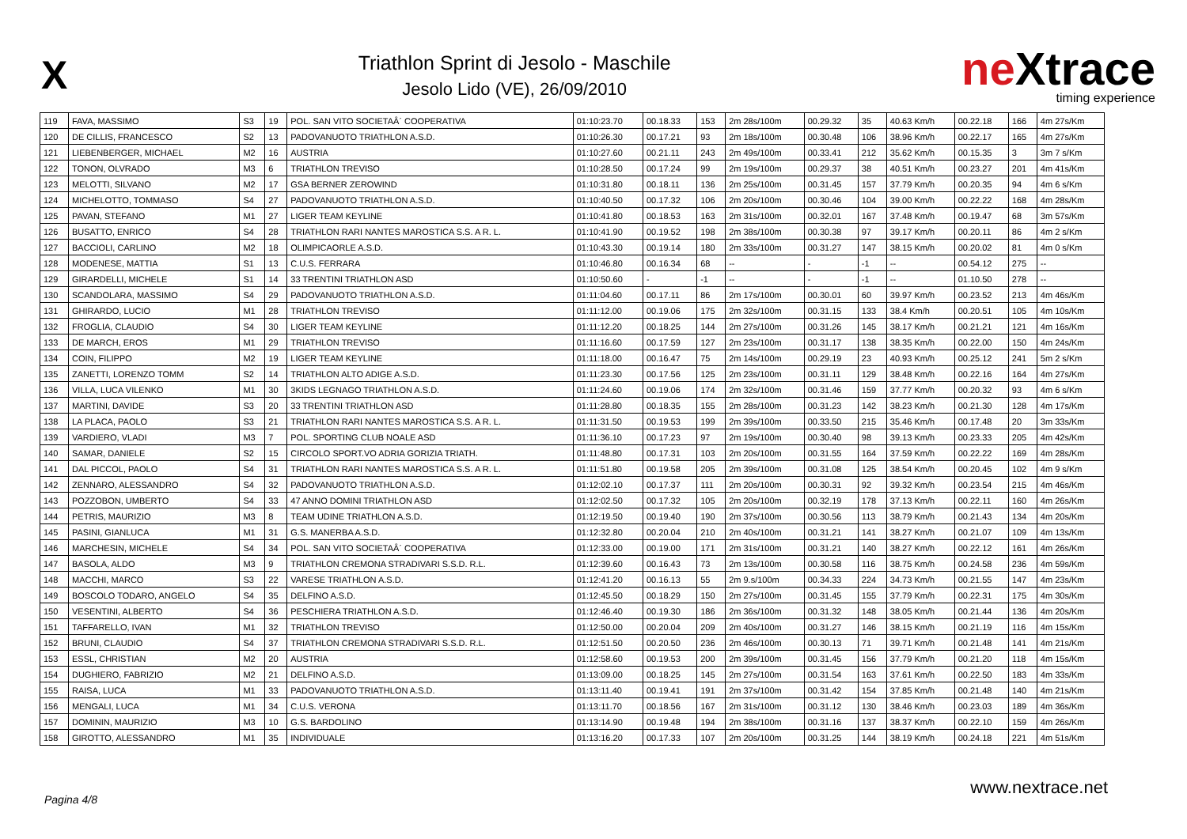X
Triathlon Sprint di Jesolo - Maschile
Jesolo Lido (VE), 26/09/2010
neXtrace
timing experience
| 119 | FAVA, MASSIMO | S3 | 19 | POL. SAN VITO SOCIETAÂ´ COOPERATIVA | 01:10:23.70 | 00.18.33 | 153 | 2m 28s/100m | 00.29.32 | 35 | 40.63 Km/h | 00.22.18 | 166 | 4m 27s/Km |
| 120 | DE CILLIS, FRANCESCO | S2 | 13 | PADOVANUOTO TRIATHLON A.S.D. | 01:10:26.30 | 00.17.21 | 93 | 2m 18s/100m | 00.30.48 | 106 | 38.96 Km/h | 00.22.17 | 165 | 4m 27s/Km |
| 121 | LIEBENBERGER, MICHAEL | M2 | 16 | AUSTRIA | 01:10:27.60 | 00.21.11 | 243 | 2m 49s/100m | 00.33.41 | 212 | 35.62 Km/h | 00.15.35 | 3 | 3m 7 s/Km |
| 122 | TONON, OLVRADO | M3 | 6 | TRIATHLON TREVISO | 01:10:28.50 | 00.17.24 | 99 | 2m 19s/100m | 00.29.37 | 38 | 40.51 Km/h | 00.23.27 | 201 | 4m 41s/Km |
| 123 | MELOTTI, SILVANO | M2 | 17 | GSA BERNER ZEROWIND | 01:10:31.80 | 00.18.11 | 136 | 2m 25s/100m | 00.31.45 | 157 | 37.79 Km/h | 00.20.35 | 94 | 4m 6 s/Km |
| 124 | MICHELOTTO, TOMMASO | S4 | 27 | PADOVANUOTO TRIATHLON A.S.D. | 01:10:40.50 | 00.17.32 | 106 | 2m 20s/100m | 00.30.46 | 104 | 39.00 Km/h | 00.22.22 | 168 | 4m 28s/Km |
| 125 | PAVAN, STEFANO | M1 | 27 | LIGER TEAM KEYLINE | 01:10:41.80 | 00.18.53 | 163 | 2m 31s/100m | 00.32.01 | 167 | 37.48 Km/h | 00.19.47 | 68 | 3m 57s/Km |
| 126 | BUSATTO, ENRICO | S4 | 28 | TRIATHLON RARI NANTES MAROSTICA S.S. A R. L. | 01:10:41.90 | 00.19.52 | 198 | 2m 38s/100m | 00.30.38 | 97 | 39.17 Km/h | 00.20.11 | 86 | 4m 2 s/Km |
| 127 | BACCIOLI, CARLINO | M2 | 18 | OLIMPICAORLE A.S.D. | 01:10:43.30 | 00.19.14 | 180 | 2m 33s/100m | 00.31.27 | 147 | 38.15 Km/h | 00.20.02 | 81 | 4m 0 s/Km |
| 128 | MODENESE, MATTIA | S1 | 13 | C.U.S. FERRARA | 01:10:46.80 | 00.16.34 | 68 | -- | - | -1 | -- | 00.54.12 | 275 | -- |
| 129 | GIRARDELLI, MICHELE | S1 | 14 | 33 TRENTINI TRIATHLON ASD | 01:10:50.60 | - | -1 | -- | - | -1 | -- | 01.10.50 | 278 | -- |
| 130 | SCANDOLARA, MASSIMO | S4 | 29 | PADOVANUOTO TRIATHLON A.S.D. | 01:11:04.60 | 00.17.11 | 86 | 2m 17s/100m | 00.30.01 | 60 | 39.97 Km/h | 00.23.52 | 213 | 4m 46s/Km |
| 131 | GHIRARDO, LUCIO | M1 | 28 | TRIATHLON TREVISO | 01:11:12.00 | 00.19.06 | 175 | 2m 32s/100m | 00.31.15 | 133 | 38.4 Km/h | 00.20.51 | 105 | 4m 10s/Km |
| 132 | FROGLIA, CLAUDIO | S4 | 30 | LIGER TEAM KEYLINE | 01:11:12.20 | 00.18.25 | 144 | 2m 27s/100m | 00.31.26 | 145 | 38.17 Km/h | 00.21.21 | 121 | 4m 16s/Km |
| 133 | DE MARCH, EROS | M1 | 29 | TRIATHLON TREVISO | 01:11:16.60 | 00.17.59 | 127 | 2m 23s/100m | 00.31.17 | 138 | 38.35 Km/h | 00.22.00 | 150 | 4m 24s/Km |
| 134 | COIN, FILIPPO | M2 | 19 | LIGER TEAM KEYLINE | 01:11:18.00 | 00.16.47 | 75 | 2m 14s/100m | 00.29.19 | 23 | 40.93 Km/h | 00.25.12 | 241 | 5m 2 s/Km |
| 135 | ZANETTI, LORENZO TOMM | S2 | 14 | TRIATHLON ALTO ADIGE A.S.D. | 01:11:23.30 | 00.17.56 | 125 | 2m 23s/100m | 00.31.11 | 129 | 38.48 Km/h | 00.22.16 | 164 | 4m 27s/Km |
| 136 | VILLA, LUCA VILENKO | M1 | 30 | 3KIDS LEGNAGO TRIATHLON A.S.D. | 01:11:24.60 | 00.19.06 | 174 | 2m 32s/100m | 00.31.46 | 159 | 37.77 Km/h | 00.20.32 | 93 | 4m 6 s/Km |
| 137 | MARTINI, DAVIDE | S3 | 20 | 33 TRENTINI TRIATHLON ASD | 01:11:28.80 | 00.18.35 | 155 | 2m 28s/100m | 00.31.23 | 142 | 38.23 Km/h | 00.21.30 | 128 | 4m 17s/Km |
| 138 | LA PLACA, PAOLO | S3 | 21 | TRIATHLON RARI NANTES MAROSTICA S.S. A R. L. | 01:11:31.50 | 00.19.53 | 199 | 2m 39s/100m | 00.33.50 | 215 | 35.46 Km/h | 00.17.48 | 20 | 3m 33s/Km |
| 139 | VARDIERO, VLADI | M3 | 7 | POL. SPORTING CLUB NOALE ASD | 01:11:36.10 | 00.17.23 | 97 | 2m 19s/100m | 00.30.40 | 98 | 39.13 Km/h | 00.23.33 | 205 | 4m 42s/Km |
| 140 | SAMAR, DANIELE | S2 | 15 | CIRCOLO SPORT.VO ADRIA GORIZIA TRIATH. | 01:11:48.80 | 00.17.31 | 103 | 2m 20s/100m | 00.31.55 | 164 | 37.59 Km/h | 00.22.22 | 169 | 4m 28s/Km |
| 141 | DAL PICCOL, PAOLO | S4 | 31 | TRIATHLON RARI NANTES MAROSTICA S.S. A R. L. | 01:11:51.80 | 00.19.58 | 205 | 2m 39s/100m | 00.31.08 | 125 | 38.54 Km/h | 00.20.45 | 102 | 4m 9 s/Km |
| 142 | ZENNARO, ALESSANDRO | S4 | 32 | PADOVANUOTO TRIATHLON A.S.D. | 01:12:02.10 | 00.17.37 | 111 | 2m 20s/100m | 00.30.31 | 92 | 39.32 Km/h | 00.23.54 | 215 | 4m 46s/Km |
| 143 | POZZOBON, UMBERTO | S4 | 33 | 47 ANNO DOMINI TRIATHLON ASD | 01:12:02.50 | 00.17.32 | 105 | 2m 20s/100m | 00.32.19 | 178 | 37.13 Km/h | 00.22.11 | 160 | 4m 26s/Km |
| 144 | PETRIS, MAURIZIO | M3 | 8 | TEAM UDINE TRIATHLON A.S.D. | 01:12:19.50 | 00.19.40 | 190 | 2m 37s/100m | 00.30.56 | 113 | 38.79 Km/h | 00.21.43 | 134 | 4m 20s/Km |
| 145 | PASINI, GIANLUCA | M1 | 31 | G.S. MANERBA A.S.D. | 01:12:32.80 | 00.20.04 | 210 | 2m 40s/100m | 00.31.21 | 141 | 38.27 Km/h | 00.21.07 | 109 | 4m 13s/Km |
| 146 | MARCHESIN, MICHELE | S4 | 34 | POL. SAN VITO SOCIETAÂ´ COOPERATIVA | 01:12:33.00 | 00.19.00 | 171 | 2m 31s/100m | 00.31.21 | 140 | 38.27 Km/h | 00.22.12 | 161 | 4m 26s/Km |
| 147 | BASOLA, ALDO | M3 | 9 | TRIATHLON CREMONA STRADIVARI S.S.D. R.L. | 01:12:39.60 | 00.16.43 | 73 | 2m 13s/100m | 00.30.58 | 116 | 38.75 Km/h | 00.24.58 | 236 | 4m 59s/Km |
| 148 | MACCHI, MARCO | S3 | 22 | VARESE TRIATHLON A.S.D. | 01:12:41.20 | 00.16.13 | 55 | 2m 9.s/100m | 00.34.33 | 224 | 34.73 Km/h | 00.21.55 | 147 | 4m 23s/Km |
| 149 | BOSCOLO TODARO, ANGELO | S4 | 35 | DELFINO A.S.D. | 01:12:45.50 | 00.18.29 | 150 | 2m 27s/100m | 00.31.45 | 155 | 37.79 Km/h | 00.22.31 | 175 | 4m 30s/Km |
| 150 | VESENTINI, ALBERTO | S4 | 36 | PESCHIERA TRIATHLON A.S.D. | 01:12:46.40 | 00.19.30 | 186 | 2m 36s/100m | 00.31.32 | 148 | 38.05 Km/h | 00.21.44 | 136 | 4m 20s/Km |
| 151 | TAFFARELLO, IVAN | M1 | 32 | TRIATHLON TREVISO | 01:12:50.00 | 00.20.04 | 209 | 2m 40s/100m | 00.31.27 | 146 | 38.15 Km/h | 00.21.19 | 116 | 4m 15s/Km |
| 152 | BRUNI, CLAUDIO | S4 | 37 | TRIATHLON CREMONA STRADIVARI S.S.D. R.L. | 01:12:51.50 | 00.20.50 | 236 | 2m 46s/100m | 00.30.13 | 71 | 39.71 Km/h | 00.21.48 | 141 | 4m 21s/Km |
| 153 | ESSL, CHRISTIAN | M2 | 20 | AUSTRIA | 01:12:58.60 | 00.19.53 | 200 | 2m 39s/100m | 00.31.45 | 156 | 37.79 Km/h | 00.21.20 | 118 | 4m 15s/Km |
| 154 | DUGHIERO, FABRIZIO | M2 | 21 | DELFINO A.S.D. | 01:13:09.00 | 00.18.25 | 145 | 2m 27s/100m | 00.31.54 | 163 | 37.61 Km/h | 00.22.50 | 183 | 4m 33s/Km |
| 155 | RAISA, LUCA | M1 | 33 | PADOVANUOTO TRIATHLON A.S.D. | 01:13:11.40 | 00.19.41 | 191 | 2m 37s/100m | 00.31.42 | 154 | 37.85 Km/h | 00.21.48 | 140 | 4m 21s/Km |
| 156 | MENGALI, LUCA | M1 | 34 | C.U.S. VERONA | 01:13:11.70 | 00.18.56 | 167 | 2m 31s/100m | 00.31.12 | 130 | 38.46 Km/h | 00.23.03 | 189 | 4m 36s/Km |
| 157 | DOMININ, MAURIZIO | M3 | 10 | G.S. BARDOLINO | 01:13:14.90 | 00.19.48 | 194 | 2m 38s/100m | 00.31.16 | 137 | 38.37 Km/h | 00.22.10 | 159 | 4m 26s/Km |
| 158 | GIROTTO, ALESSANDRO | M1 | 35 | INDIVIDUALE | 01:13:16.20 | 00.17.33 | 107 | 2m 20s/100m | 00.31.25 | 144 | 38.19 Km/h | 00.24.18 | 221 | 4m 51s/Km |
Pagina 4/8
www.nextrace.net